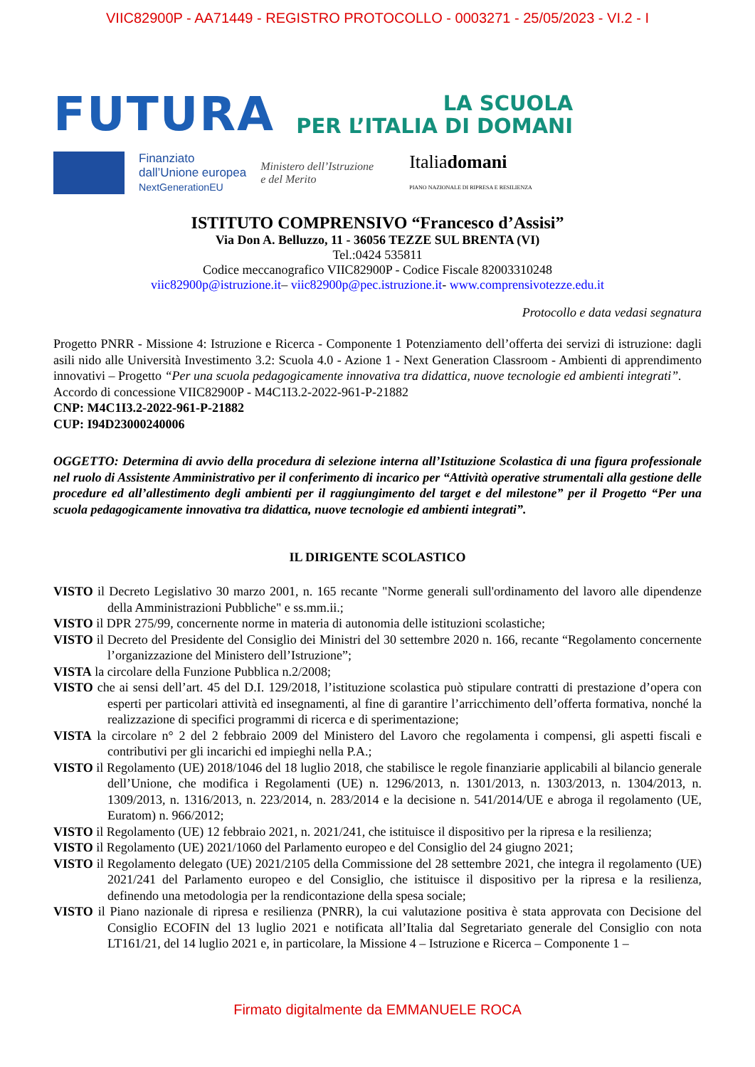VIIC82900P - AA71449 - REGISTRO PROTOCOLLO - 0003271 - 25/05/2023 - VI.2 - I
FUTURA
LA SCUOLA
PER L’ITALIA DI DOMANI
Finanziato
dall’Unione europea
NextGenerationEU
Ministero dell’Istruzione
e del Merito
Italiadomani
PIANO NAZIONALE DI RIPRESA E RESILIENZA
ISTITUTO COMPRENSIVO “Francesco d’Assisi”
Via Don A. Belluzzo, 11 - 36056 TEZZE SUL BRENTA (VI)
Tel.:0424 535811
Codice meccanografico VIIC82900P - Codice Fiscale 82003310248
viic82900p@istruzione.it– viic82900p@pec.istruzione.it- www.comprensivotezze.edu.it
Protocollo e data vedasi segnatura
Progetto PNRR - Missione 4: Istruzione e Ricerca - Componente 1 Potenziamento dell’offerta dei servizi di istruzione: dagli asili nido alle Università Investimento 3.2: Scuola 4.0 - Azione 1 - Next Generation Classroom - Ambienti di apprendimento innovativi – Progetto “Per una scuola pedagogicamente innovativa tra didattica, nuove tecnologie ed ambienti integrati”.
Accordo di concessione VIIC82900P - M4C1I3.2-2022-961-P-21882
CNP: M4C1I3.2-2022-961-P-21882
CUP: I94D23000240006
OGGETTO: Determina di avvio della procedura di selezione interna all’Istituzione Scolastica di una figura professionale nel ruolo di Assistente Amministrativo per il conferimento di incarico per “Attività operative strumentali alla gestione delle procedure ed all’allestimento degli ambienti per il raggiungimento del target e del milestone” per il Progetto “Per una scuola pedagogicamente innovativa tra didattica, nuove tecnologie ed ambienti integrati”.
IL DIRIGENTE SCOLASTICO
VISTO il Decreto Legislativo 30 marzo 2001, n. 165 recante "Norme generali sull'ordinamento del lavoro alle dipendenze della Amministrazioni Pubbliche" e ss.mm.ii.;
VISTO il DPR 275/99, concernente norme in materia di autonomia delle istituzioni scolastiche;
VISTO il Decreto del Presidente del Consiglio dei Ministri del 30 settembre 2020 n. 166, recante “Regolamento concernente l’organizzazione del Ministero dell’Istruzione”;
VISTA la circolare della Funzione Pubblica n.2/2008;
VISTO che ai sensi dell’art. 45 del D.I. 129/2018, l’istituzione scolastica può stipulare contratti di prestazione d’opera con esperti per particolari attività ed insegnamenti, al fine di garantire l’arricchimento dell’offerta formativa, nonché la realizzazione di specifici programmi di ricerca e di sperimentazione;
VISTA la circolare n° 2 del 2 febbraio 2009 del Ministero del Lavoro che regolamenta i compensi, gli aspetti fiscali e contributivi per gli incarichi ed impieghi nella P.A.;
VISTO il Regolamento (UE) 2018/1046 del 18 luglio 2018, che stabilisce le regole finanziarie applicabili al bilancio generale dell’Unione, che modifica i Regolamenti (UE) n. 1296/2013, n. 1301/2013, n. 1303/2013, n. 1304/2013, n. 1309/2013, n. 1316/2013, n. 223/2014, n. 283/2014 e la decisione n. 541/2014/UE e abroga il regolamento (UE, Euratom) n. 966/2012;
VISTO il Regolamento (UE) 12 febbraio 2021, n. 2021/241, che istituisce il dispositivo per la ripresa e la resilienza;
VISTO il Regolamento (UE) 2021/1060 del Parlamento europeo e del Consiglio del 24 giugno 2021;
VISTO il Regolamento delegato (UE) 2021/2105 della Commissione del 28 settembre 2021, che integra il regolamento (UE) 2021/241 del Parlamento europeo e del Consiglio, che istituisce il dispositivo per la ripresa e la resilienza, definendo una metodologia per la rendicontazione della spesa sociale;
VISTO il Piano nazionale di ripresa e resilienza (PNRR), la cui valutazione positiva è stata approvata con Decisione del Consiglio ECOFIN del 13 luglio 2021 e notificata all’Italia dal Segretariato generale del Consiglio con nota LT161/21, del 14 luglio 2021 e, in particolare, la Missione 4 – Istruzione e Ricerca – Componente 1 –
Firmato digitalmente da EMMANUELE ROCA